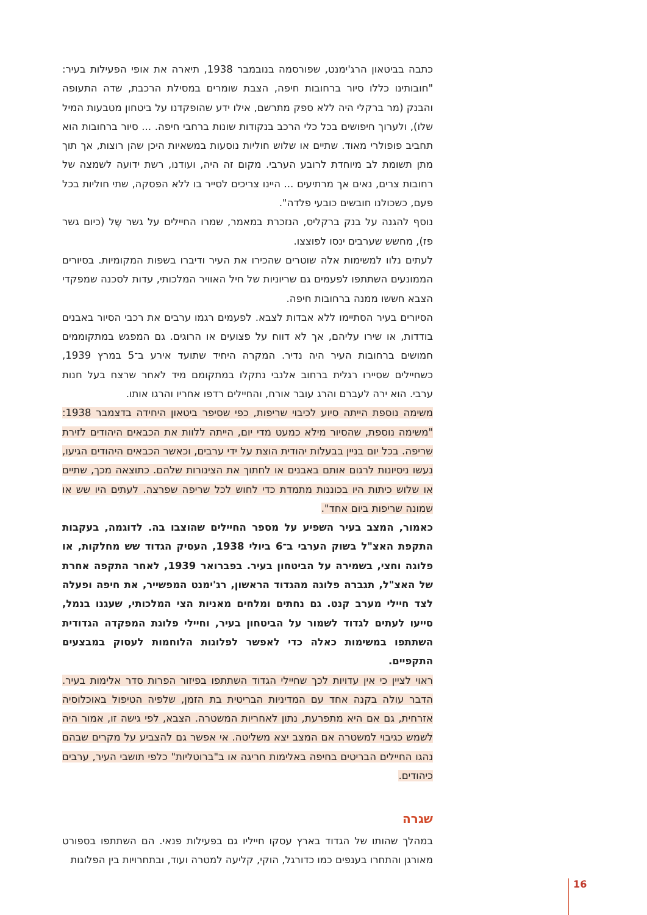כתבה בביטאון הרג'ימנט, שפורסמה בנובמבר 1938, תיארה את אופי הפעילות בעיר: "חובותינו כללו סיור ברחובות חיפה, הצבת שומרים במסילת הרכבת, שדה התעופה והבנק (מר ברקלי היה ללא ספק מתרשם, אילו ידע שהופקדנו על ביטחון מטבעות המיל שלו), ולערוך חיפושים בכל כלי הרכב בנקודות שונות ברחבי חיפה. ... סיור ברחובות הוא תחביב פופולרי מאוד. שתיים או שלוש חוליות נוסעות במשאיות היכן שהן רוצות, אך תוך מתן תשומת לב מיוחדת לרובע הערבי. מקום זה היה, ועודנו, רשת ידועה לשמצה של רחובות צרים, נאים אך מרתיעים ... היינו צריכים לסייר בו ללא הפסקה, שתי חוליות בכל פעם, כשכולנו חובשים כובעי פלדה".
נוסף להגנה על בנק ברקליס, הנזכרת במאמר, שמרו החיילים על גשר שֶל (כיום גשר פז), מחשש שערבים ינסו לפוצצו.
לעתים נלוו למשימות אלה שוטרים שהכירו את העיר ודיברו בשפות המקומיות. בסיורים הממונעים השתתפו לפעמים גם שריוניות של חיל האוויר המלכותי, עדות לסכנה שמפקדי הצבא חששו ממנה ברחובות חיפה.
הסיורים בעיר הסתיימו ללא אבדות לצבא. לפעמים רגמו ערבים את רכבי הסיור באבנים בודדות, או שירו עליהם, אך לא דווח על פצועים או הרוגים. גם המפגש במתקוממים חמושים ברחובות העיר היה נדיר. המקרה היחיד שתועד אירע ב־5 במרץ 1939, כשחיילים שסיירו רגלית ברחוב אלנבי נתקלו במתקומם מיד לאחר שרצח בעל חנות ערבי. הוא ירה לעברם והרג עובר אורח, והחיילים רדפו אחריו והרגו אותו.
משימה נוספת הייתה סיוע לכיבוי שריפות, כפי שסיפר ביטאון היחידה בדצמבר 1938: "משימה נוספת, שהסיור מילא כמעט מדי יום, הייתה ללוות את הכבאים היהודים לזירת שריפה. בכל יום בניין בבעלות יהודית הוצת על ידי ערבים, וכאשר הכבאים היהודים הגיעו, נעשו ניסיונות לרגום אותם באבנים או לחתוך את הצינורות שלהם. כתוצאה מכך, שתיים או שלוש כיתות היו בכוננות מתמדת כדי לחוש לכל שריפה שפרצה. לעתים היו שש או שמונה שריפות ביום אחד".
כאמור, המצב בעיר השפיע על מספר החיילים שהוצבו בה. לדוגמה, בעקבות התקפת האצ"ל בשוק הערבי ב־6 ביולי 1938, העסיק הגדוד שש מחלקות, או פלוגה וחצי, בשמירה על הביטחון בעיר. בפברואר 1939, לאחר התקפה אחרת של האצ"ל, תגברה פלוגה מהגדוד הראשון, רג'ימנט המפשייר, את חיפה ופעלה לצד חיילי מערב קנט. גם נחתים ומלחים מאניות הצי המלכותי, שעגנו בנמל, סייעו לעתים לגדוד לשמור על הביטחון בעיר, וחיילי פלוגת המפקדה הגדודית השתתפו במשימות כאלה כדי לאפשר לפלוגות הלוחמות לעסוק במבצעים התקפיים.
ראוי לציין כי אין עדויות לכך שחיילי הגדוד השתתפו בפיזור הפרות סדר אלימות בעיר. הדבר עולה בקנה אחד עם המדיניות הבריטית בת הזמן, שלפיה הטיפול באוכלוסיה אזרחית, גם אם היא מתפרעת, נתון לאחריות המשטרה. הצבא, לפי גישה זו, אמור היה לשמש כגיבוי למשטרה אם המצב יצא משליטה. אי אפשר גם להצביע על מקרים שבהם נהגו החיילים הבריטים בחיפה באלימות חריגה או ב"ברוטליות" כלפי תושבי העיר, ערבים כיהודים.
שגרה
במהלך שהותו של הגדוד בארץ עסקו חייליו גם בפעילות פנאי. הם השתתפו בספורט מאורגן והתחרו בענפים כמו כדורגל, הוקי, קליעה למטרה ועוד, ובתחרויות בין הפלוגות
16